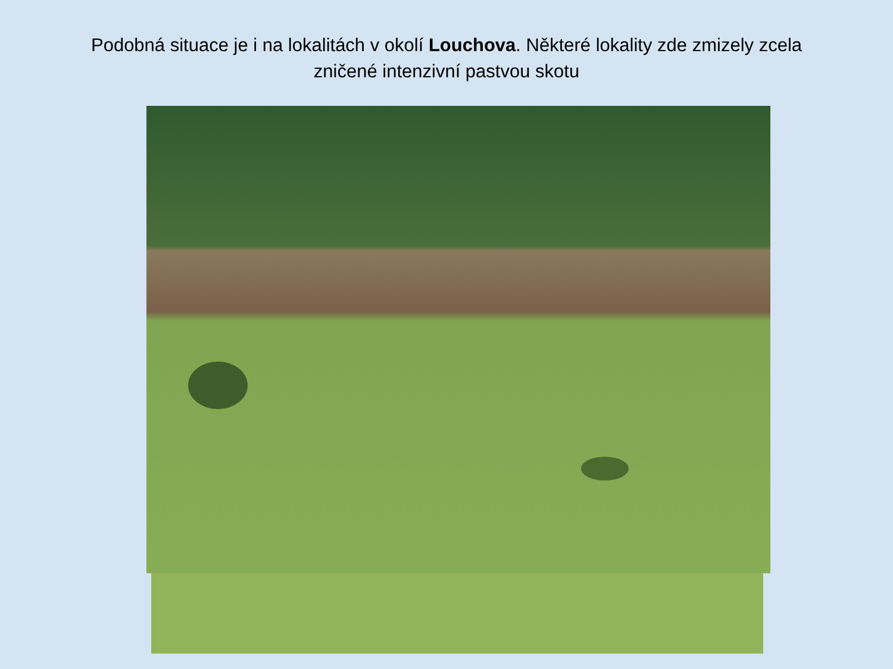Podobná situace je i na lokalitách v okolí Louchova. Některé lokality zde zmizely zcela
zničené intenzivní pastvou skotu